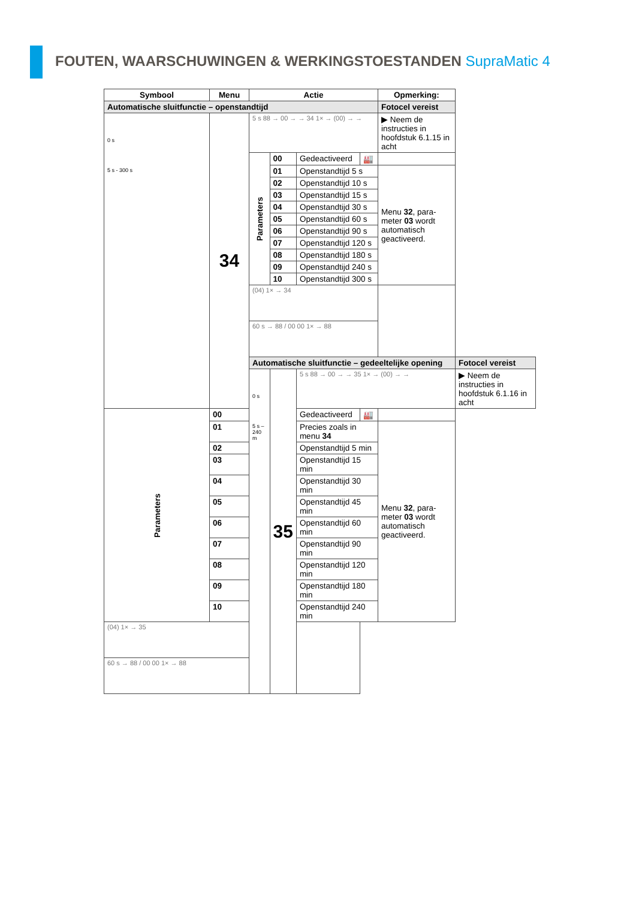FOUTEN, WAARSCHUWINGEN & WERKINGSTOESTANDEN SupraMatic 4
| Symbool | Menu | Actie | | | | Opmerking: | |
| --- | --- | --- | --- | --- | --- | --- | --- |
| Automatische sluitfunctie – openstandtijd | | | | | | Fotocel vereist | |
| 0 s 5 s - 300 s | 34 | 5 s 88 → 00 → → 34 1× → (00) → → | | | | ▶ Neem de instructies in hoofdstuk 6.1.15 in acht | |
| | | Parameters | 00 | Gedeactiveerd | 🏭 | | |
| | | | 01 | Openstandtijd 5 s | | Menu 32 , para-meter 03 wordt automatisch geactiveerd. | |
| | | | 02 | Openstandtijd 10 s | | | |
| | | | 03 | Openstandtijd 15 s | | | |
| | | | 04 | Openstandtijd 30 s | | | |
| | | | 05 | Openstandtijd 60 s | | | |
| | | | 06 | Openstandtijd 90 s | | | |
| | | | 07 | Openstandtijd 120 s | | | |
| | | | 08 | Openstandtijd 180 s | | | |
| | | | 09 | Openstandtijd 240 s | | | |
| | | | 10 | Openstandtijd 300 s | | | |
| | | (04) 1× → 34 | | | | | |
| | | 60 s → 88 / 00 00 1× → 88 | | | | | |
| | | Automatische sluitfunctie – gedeeltelijke opening | | | | | Fotocel vereist |
| | | 0 s 5 s – 240 m | 35 | 5 s 88 → 00 → → 35 1× → (00) → → | | | ▶ Neem de instructies in hoofdstuk 6.1.16 in acht |
| Parameters | 00 | | | Gedeactiveerd | 🏭 | | |
| | 01 | | | Precies zoals in menu 34 | | Menu 32 , para-meter 03 wordt automatisch geactiveerd. | |
| | 02 | | | Openstandtijd 5 min | | | |
| | 03 | | | Openstandtijd 15 min | | | |
| | 04 | | | Openstandtijd 30 min | | | |
| | 05 | | | Openstandtijd 45 min | | | |
| | 06 | | | Openstandtijd 60 min | | | |
| | 07 | | | Openstandtijd 90 min | | | |
| | 08 | | | Openstandtijd 120 min | | | |
| | 09 | | | Openstandtijd 180 min | | | |
| | 10 | | | Openstandtijd 240 min | | | |
| (04) 1× → 35 | | | | | | | |
| 60 s → 88 / 00 00 1× → 88 | | | | | | | |